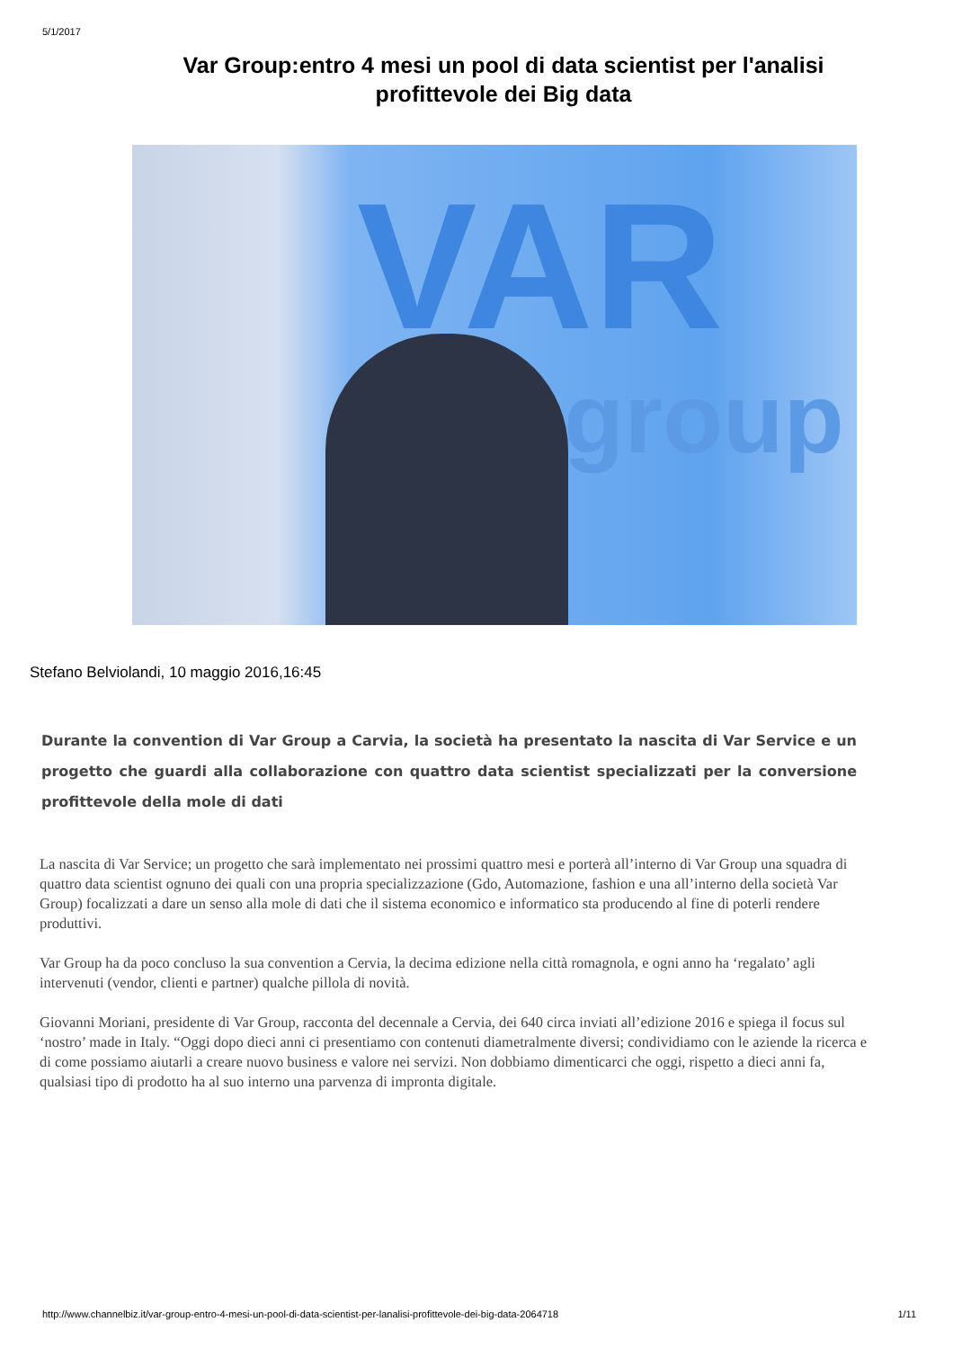5/1/2017
Var Group:entro 4 mesi un pool di data scientist per l'analisi profittevole dei Big data
VAR
group
Stefano Belviolandi, 10 maggio 2016,16:45
Durante la convention di Var Group a Carvia, la società ha presentato la nascita di Var Service e un progetto che guardi alla collaborazione con quattro data scientist specializzati per la conversione profittevole della mole di dati
La nascita di Var Service; un progetto che sarà implementato nei prossimi quattro mesi e porterà all’interno di Var Group una squadra di quattro data scientist ognuno dei quali con una propria specializzazione (Gdo, Automazione, fashion e una all’interno della società Var Group) focalizzati a dare un senso alla mole di dati che il sistema economico e informatico sta producendo al fine di poterli rendere produttivi.
Var Group ha da poco concluso la sua convention a Cervia, la decima edizione nella città romagnola, e ogni anno ha ‘regalato’ agli intervenuti (vendor, clienti e partner) qualche pillola di novità.
Giovanni Moriani, presidente di Var Group, racconta del decennale a Cervia, dei 640 circa inviati all’edizione 2016 e spiega il focus sul ‘nostro’ made in Italy. “Oggi dopo dieci anni ci presentiamo con contenuti diametralmente diversi; condividiamo con le aziende la ricerca e di come possiamo aiutarli a creare nuovo business e valore nei servizi. Non dobbiamo dimenticarci che oggi, rispetto a dieci anni fa, qualsiasi tipo di prodotto ha al suo interno una parvenza di impronta digitale.
http://www.channelbiz.it/var-group-entro-4-mesi-un-pool-di-data-scientist-per-lanalisi-profittevole-dei-big-data-2064718 1/11